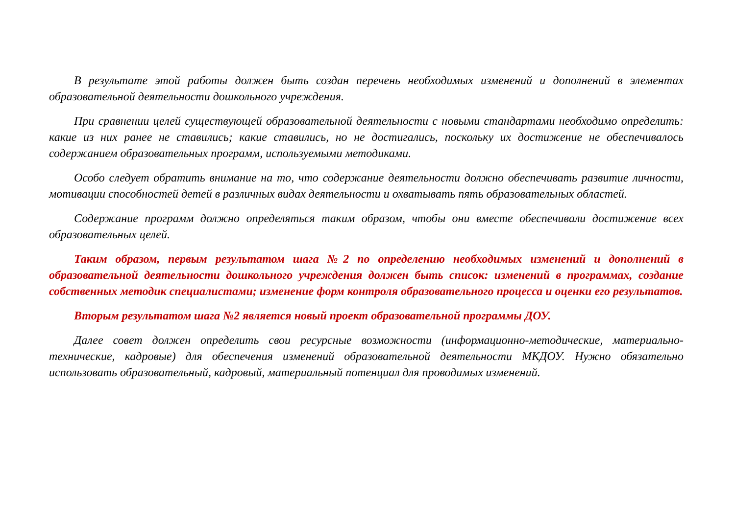В результате этой работы должен быть создан перечень необходимых изменений и дополнений в элементах образовательной деятельности дошкольного учреждения.
При сравнении целей существующей образовательной деятельности с новыми стандартами необходимо определить: какие из них ранее не ставились; какие ставились, но не достигались, поскольку их достижение не обеспечивалось содержанием образовательных программ, используемыми методиками.
Особо следует обратить внимание на то, что содержание деятельности должно обеспечивать развитие личности, мотивации способностей детей в различных видах деятельности и охватывать пять образовательных областей.
Содержание программ должно определяться таким образом, чтобы они вместе обеспечивали достижение всех образовательных целей.
Таким образом, первым результатом шага №2 по определению необходимых изменений и дополнений в образовательной деятельности дошкольного учреждения должен быть список: изменений в программах, создание собственных методик специалистами; изменение форм контроля образовательного процесса и оценки его результатов.
Вторым результатом шага №2 является новый проект образовательной программы ДОУ.
Далее совет должен определить свои ресурсные возможности (информационно-методические, материально-технические, кадровые) для обеспечения изменений образовательной деятельности МКДОУ. Нужно обязательно использовать образовательный, кадровый, материальный потенциал для проводимых изменений.